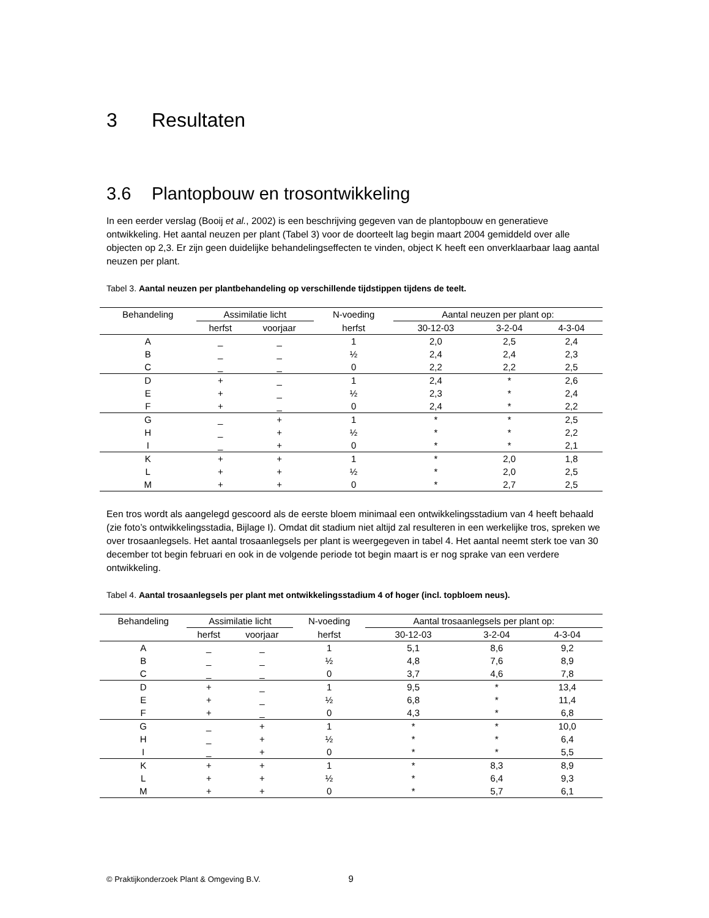3 Resultaten
3.6 Plantopbouw en trosontwikkeling
In een eerder verslag (Booij et al., 2002) is een beschrijving gegeven van de plantopbouw en generatieve ontwikkeling. Het aantal neuzen per plant (Tabel 3) voor de doorteelt lag begin maart 2004 gemiddeld over alle objecten op 2,3. Er zijn geen duidelijke behandelingseffecten te vinden, object K heeft een onverklaarbaar laag aantal neuzen per plant.
Tabel 3. Aantal neuzen per plantbehandeling op verschillende tijdstippen tijdens de teelt.
| Behandeling | Assimilatie licht | | N-voeding | Aantal neuzen per plant op: | | |
| --- | --- | --- | --- | --- | --- | --- |
| | herfst | voorjaar | herfst | 30-12-03 | 3-2-04 | 4-3-04 |
| A | _ | _ | 1 | 2,0 | 2,5 | 2,4 |
| B | _ | _ | ½ | 2,4 | 2,4 | 2,3 |
| C | _ | _ | 0 | 2,2 | 2,2 | 2,5 |
| D | + | _ | 1 | 2,4 | * | 2,6 |
| E | + | _ | ½ | 2,3 | * | 2,4 |
| F | + | _ | 0 | 2,4 | * | 2,2 |
| G | _ | + | 1 | * | * | 2,5 |
| H | _ | + | ½ | * | * | 2,2 |
| I | _ | + | 0 | * | * | 2,1 |
| K | + | + | 1 | * | 2,0 | 1,8 |
| L | + | + | ½ | * | 2,0 | 2,5 |
| M | + | + | 0 | * | 2,7 | 2,5 |
Een tros wordt als aangelegd gescoord als de eerste bloem minimaal een ontwikkelingsstadium van 4 heeft behaald (zie foto’s ontwikkelingsstadia, Bijlage I). Omdat dit stadium niet altijd zal resulteren in een werkelijke tros, spreken we over trosaanlegsels. Het aantal trosaanlegsels per plant is weergegeven in tabel 4. Het aantal neemt sterk toe van 30 december tot begin februari en ook in de volgende periode tot begin maart is er nog sprake van een verdere ontwikkeling.
Tabel 4. Aantal trosaanlegsels per plant met ontwikkelingsstadium 4 of hoger (incl. topbloem neus).
| Behandeling | Assimilatie licht | | N-voeding | Aantal trosaanlegsels per plant op: | | |
| --- | --- | --- | --- | --- | --- | --- |
| | herfst | voorjaar | herfst | 30-12-03 | 3-2-04 | 4-3-04 |
| A | _ | _ | 1 | 5,1 | 8,6 | 9,2 |
| B | _ | _ | ½ | 4,8 | 7,6 | 8,9 |
| C | _ | _ | 0 | 3,7 | 4,6 | 7,8 |
| D | + | _ | 1 | 9,5 | * | 13,4 |
| E | + | _ | ½ | 6,8 | * | 11,4 |
| F | + | _ | 0 | 4,3 | * | 6,8 |
| G | _ | + | 1 | * | * | 10,0 |
| H | _ | + | ½ | * | * | 6,4 |
| I | _ | + | 0 | * | * | 5,5 |
| K | + | + | 1 | * | 8,3 | 8,9 |
| L | + | + | ½ | * | 6,4 | 9,3 |
| M | + | + | 0 | * | 5,7 | 6,1 |
© Praktijkonderzoek Plant & Omgeving B.V. 9